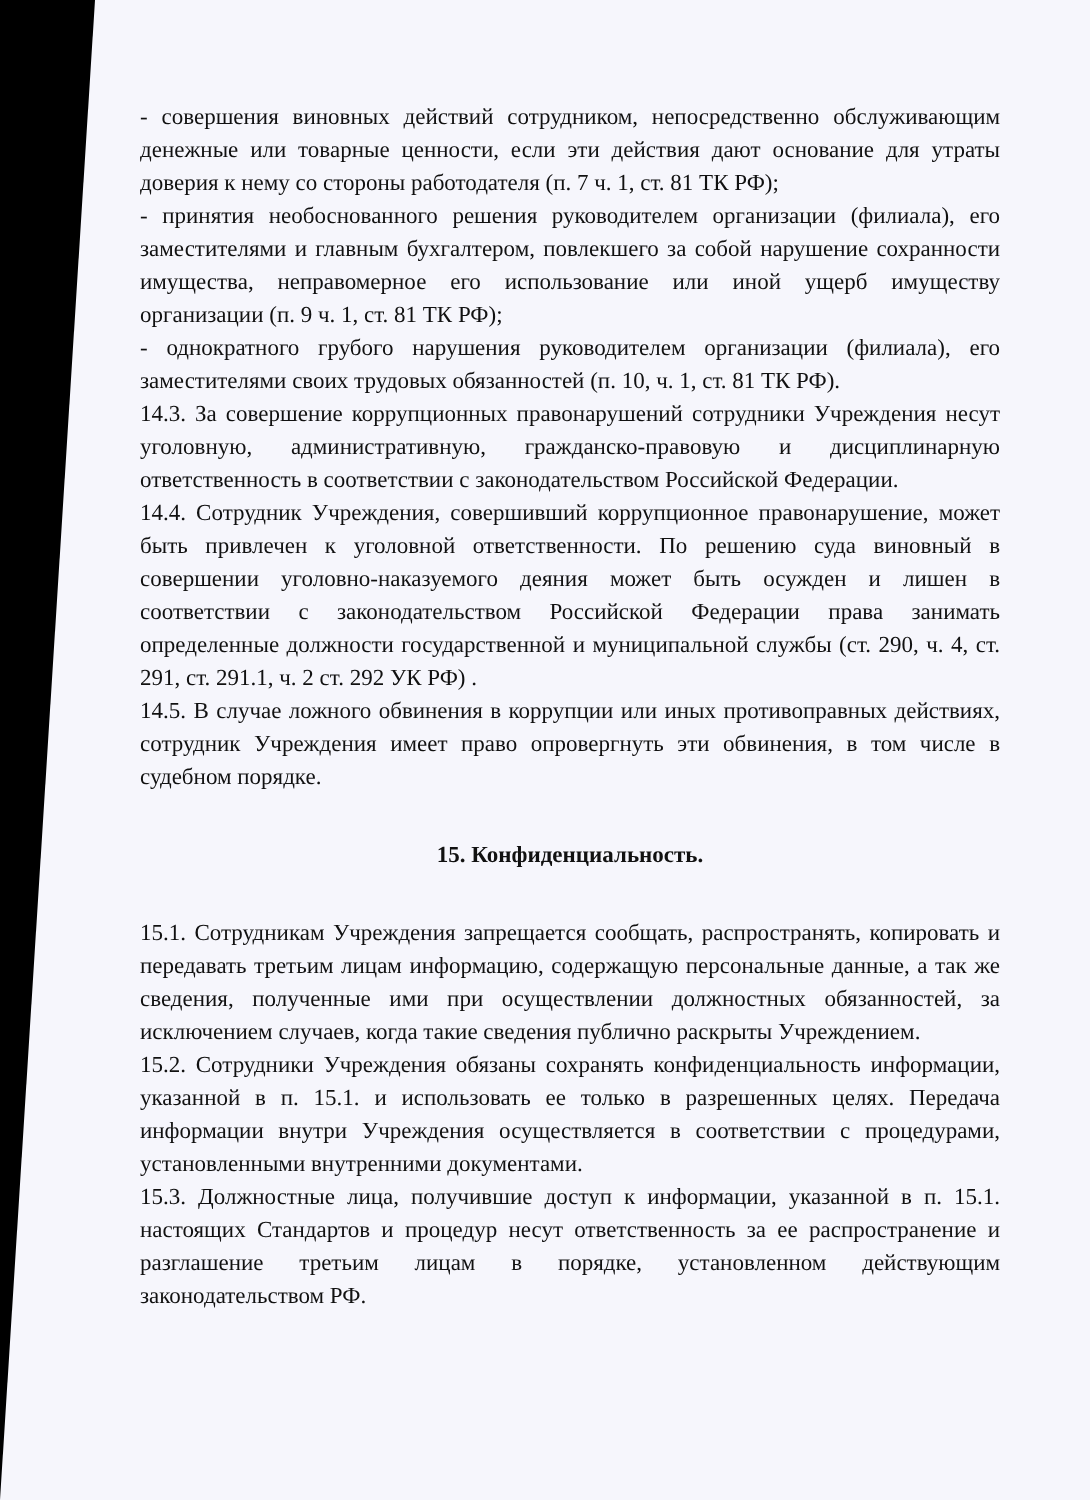- совершения виновных действий сотрудником, непосредственно обслуживающим денежные или товарные ценности, если эти действия дают основание для утраты доверия к нему со стороны работодателя (п. 7 ч. 1, ст. 81 ТК РФ);
- принятия необоснованного решения руководителем организации (филиала), его заместителями и главным бухгалтером, повлекшего за собой нарушение сохранности имущества, неправомерное его использование или иной ущерб имуществу организации (п. 9 ч. 1, ст. 81 ТК РФ);
- однократного грубого нарушения руководителем организации (филиала), его заместителями своих трудовых обязанностей (п. 10, ч. 1, ст. 81 ТК РФ).
14.3. За совершение коррупционных правонарушений сотрудники Учреждения несут уголовную, административную, гражданско-правовую и дисциплинарную ответственность в соответствии с законодательством Российской Федерации.
14.4. Сотрудник Учреждения, совершивший коррупционное правонарушение, может быть привлечен к уголовной ответственности. По решению суда виновный в совершении уголовно-наказуемого деяния может быть осужден и лишен в соответствии с законодательством Российской Федерации права занимать определенные должности государственной и муниципальной службы (ст. 290, ч. 4, ст. 291, ст. 291.1, ч. 2 ст. 292 УК РФ) .
14.5. В случае ложного обвинения в коррупции или иных противоправных действиях, сотрудник Учреждения имеет право опровергнуть эти обвинения, в том числе в судебном порядке.
15. Конфиденциальность.
15.1. Сотрудникам Учреждения запрещается сообщать, распространять, копировать и передавать третьим лицам информацию, содержащую персональные данные, а так же сведения, полученные ими при осуществлении должностных обязанностей, за исключением случаев, когда такие сведения публично раскрыты Учреждением.
15.2. Сотрудники Учреждения обязаны сохранять конфиденциальность информации, указанной в п. 15.1. и использовать ее только в разрешенных целях. Передача информации внутри Учреждения осуществляется в соответствии с процедурами, установленными внутренними документами.
15.3. Должностные лица, получившие доступ к информации, указанной в п. 15.1. настоящих Стандартов и процедур несут ответственность за ее распространение и разглашение третьим лицам в порядке, установленном действующим законодательством РФ.